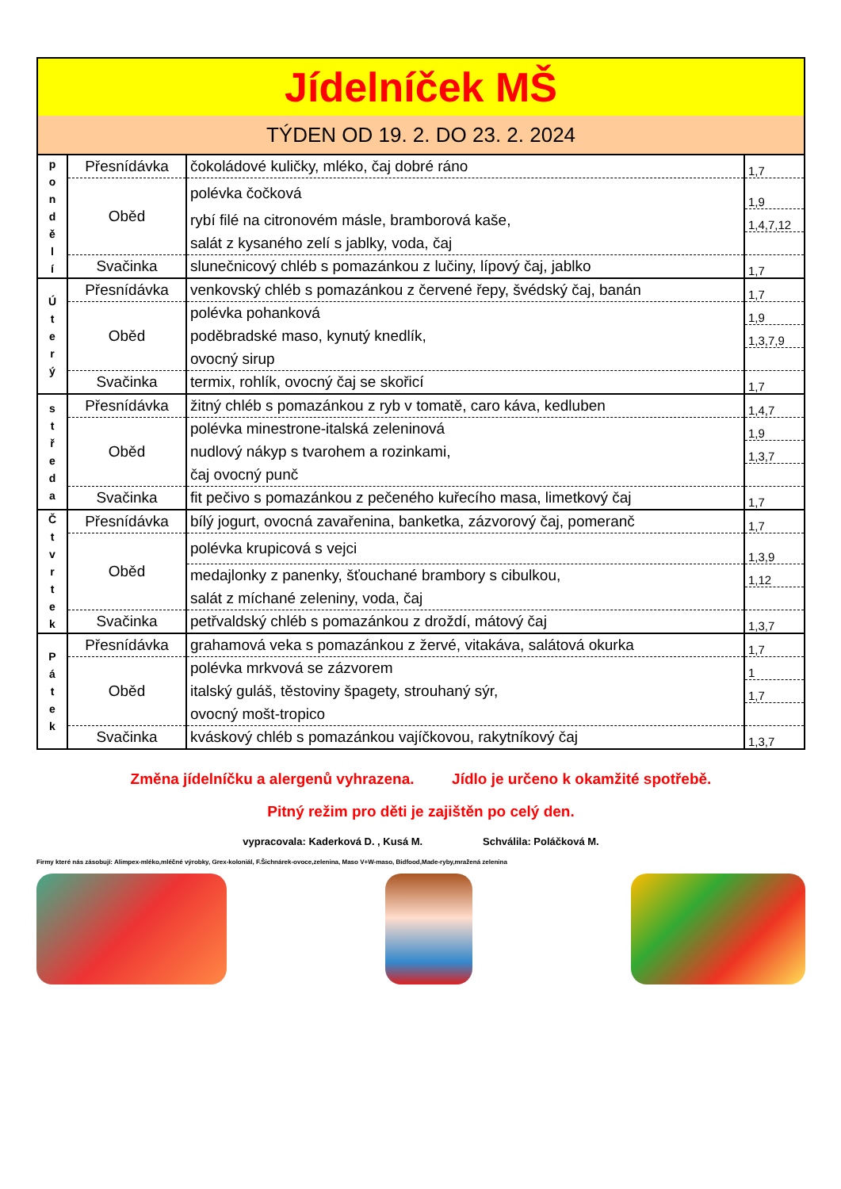| Jídelníček MŠ | | | |
| TÝDEN OD 19. 2. DO 23. 2. 2024 | | | |
| p o n d ě l í | Přesnídávka | čokoládové kuličky, mléko, čaj dobré ráno | 1,7 |
| | Oběd | polévka čočková | 1,9 |
| | | rybí filé na citronovém másle, bramborová kaše, | 1,4,7,12 |
| | | salát z kysaného zelí s jablky, voda, čaj | |
| | Svačinka | slunečnicový chléb s pomazánkou z lučiny, lípový čaj, jablko | 1,7 |
| Ú t e r ý | Přesnídávka | venkovský chléb s pomazánkou z červené řepy, švédský čaj, banán | 1,7 |
| | Oběd | polévka pohanková | 1,9 |
| | | poděbradské maso, kynutý knedlík, | 1,3,7,9 |
| | | ovocný sirup | |
| | Svačinka | termix, rohlík, ovocný čaj se skořicí | 1,7 |
| s t ř e d a | Přesnídávka | žitný chléb s pomazánkou z ryb v tomatě, caro káva, kedluben | 1,4,7 |
| | Oběd | polévka minestrone-italská zeleninová | 1,9 |
| | | nudlový nákyp s tvarohem a rozinkami, | 1,3,7 |
| | | čaj ovocný punč | |
| | Svačinka | fit pečivo s pomazánkou z pečeného kuřecího masa, limetkový čaj | 1,7 |
| Č t v r t e k | Přesnídávka | bílý jogurt, ovocná zavařenina, banketka, zázvorový čaj, pomeranč | 1,7 |
| | Oběd | polévka krupicová s vejci | 1,3,9 |
| | | medajlonky z panenky, šťouchané brambory s cibulkou, | 1,12 |
| | | salát z míchané zeleniny, voda, čaj | |
| | Svačinka | petřvaldský chléb s pomazánkou z droždí, mátový čaj | 1,3,7 |
| P á t e k | Přesnídávka | grahamová veka s pomazánkou z žervé, vitakáva, salátová okurka | 1,7 |
| | Oběd | polévka mrkvová se zázvorem | 1 |
| | | italský guláš, těstoviny špagety, strouhaný sýr, | 1,7 |
| | | ovocný mošt-tropico | |
| | Svačinka | kváskový chléb s pomazánkou vajíčkovou, rakytníkový čaj | 1,3,7 |
Změna jídelníčku a alergenů vyhrazena. Jídlo je určeno k okamžité spotřebě.
Pitný režim pro děti je zajištěn po celý den.
vypracovala: Kaderková D. , Kusá M. Schválila: Poláčková M.
Firmy které nás zásobují: Alimpex-mléko,mléčné výrobky, Grex-koloniál, F.Šichnárek-ovoce,zelenina, Maso V+W-maso, Bidfood,Made-ryby,mražená zelenina